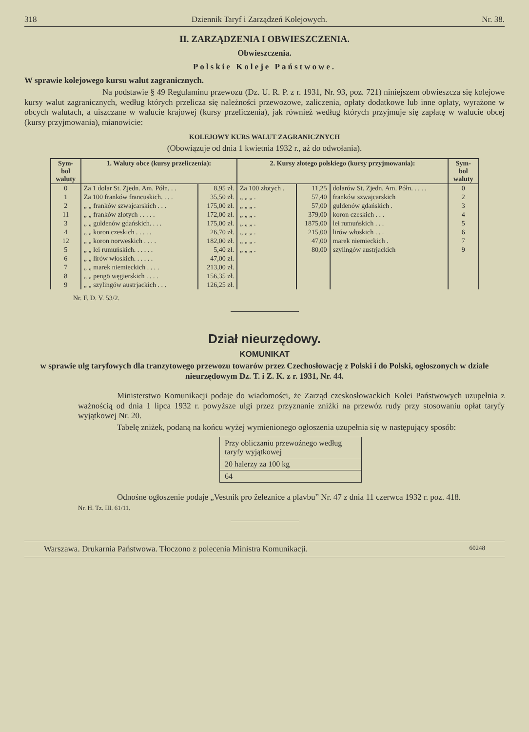318 Dziennik Taryf i Zarządzeń Kolejowych. Nr. 38.
II. ZARZĄDZENIA I OBWIESZCZENIA.
Obwieszczenia.
Polskie Koleje Państwowe.
W sprawie kolejowego kursu walut zagranicznych.
Na podstawie § 49 Regulaminu przewozu (Dz. U. R. P. z r. 1931, Nr. 93, poz. 721) niniejszem obwieszcza się kolejowe kursy walut zagranicznych, według których przelicza się należności przewozowe, zaliczenia, opłaty dodatkowe lub inne opłaty, wyrażone w obcych walutach, a uiszczane w walucie krajowej (kursy przeliczenia), jak również według których przyjmuje się zapłatę w walucie obcej (kursy przyjmowania), mianowicie:
KOLEJOWY KURS WALUT ZAGRANICZNYCH
(Obowiązuje od dnia 1 kwietnia 1932 r., aż do odwołania).
| Sym- bol waluty | 1. Waluty obce (kursy przeliczenia): | | 2. Kursy złotego polskiego (kursy przyjmowania): | | | Sym- bol waluty |
| --- | --- | --- | --- | --- | --- | --- |
| 0 | Za 1 dolar St. Zjedn. Am. Półn. . . | 8,95 zł. | Za 100 złotych . | 11,25 | dolarów St. Zjedn. Am. Półn. . . . . | 0 |
| 1 | Za 100 franków francuskich. . . . | 35,50 zł. | „ „ „ . | 57,40 | franków szwajcarskich | 2 |
| 2 | „ „ franków szwajcarskich . . . | 175,00 zł. | „ „ „ . | 57,00 | guldenów gdańskich . | 3 |
| 11 | „ „ franków złotych . . . . . | 172,00 zł. | „ „ „ . | 379,00 | koron czeskich . . . | 4 |
| 3 | „ „ guldenów gdańskich. . . . | 175,00 zł. | „ „ „ . | 1875,00 | lei rumuńskich . . . | 5 |
| 4 | „ „ koron czeskich . . . . . | 26,70 zł. | „ „ „ . | 215,00 | lirów włoskich . . . | 6 |
| 12 | „ „ koron norweskich . . . . | 182,00 zł. | „ „ „ . | 47,00 | marek niemieckich . | 7 |
| 5 | „ „ lei rumuńskich. . . . . . | 5,40 zł. | „ „ „ . | 80,00 | szylingów austrjackich | 9 |
| 6 | „ „ lirów włoskich. . . . . . | 47,00 zł. | | | | |
| 7 | „ „ marek niemieckich . . . . | 213,00 zł. | | | | |
| 8 | „ „ pengö węgierskich . . . . | 156,35 zł. | | | | |
| 9 | „ „ szylingów austrjackich . . . | 126,25 zł. | | | | |
Nr. F. D. V. 53/2.
Dział nieurzędowy.
KOMUNIKAT
w sprawie ulg taryfowych dla tranzytowego przewozu towarów przez Czechosłowację z Polski i do Polski, ogłoszonych w dziale nieurzędowym Dz. T. i Z. K. z r. 1931, Nr. 44.
Ministerstwo Komunikacji podaje do wiadomości, że Zarząd czeskosłowackich Kolei Państwowych uzupełnia z ważnością od dnia 1 lipca 1932 r. powyższe ulgi przez przyznanie zniżki na przewóz rudy przy stosowaniu opłat taryfy wyjątkowej Nr. 20.
Tabelę zniżek, podaną na końcu wyżej wymienionego ogłoszenia uzupełnia się w następujący sposób:
| Przy obliczaniu przewoźnego według taryfy wyjątkowej |
| 20 halerzy za 100 kg |
| 64 |
Odnośne ogłoszenie podaje „Vestnik pro železnice a plavbu” Nr. 47 z dnia 11 czerwca 1932 r. poz. 418.
Nr. H. Tz. III. 61/11.
Warszawa. Drukarnia Państwowa. Tłoczono z polecenia Ministra Komunikacji. 60248